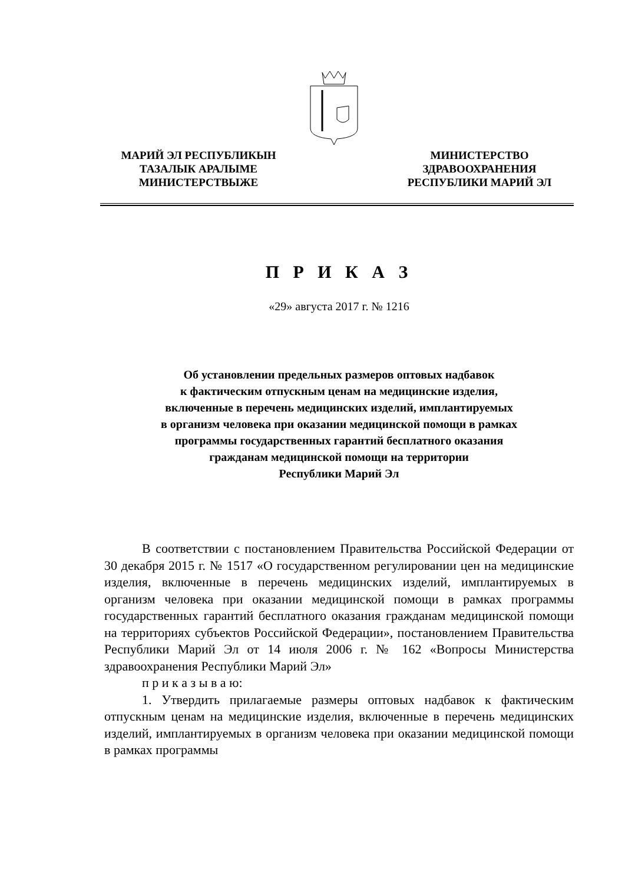МАРИЙ ЭЛ РЕСПУБЛИКЫН
ТАЗАЛЫК АРАЛЫМЕ
МИНИСТЕРСТВЫЖЕ
МИНИСТЕРСТВО
ЗДРАВООХРАНЕНИЯ
РЕСПУБЛИКИ МАРИЙ ЭЛ
П Р И К А З
«29» августа 2017 г. № 1216
Об установлении предельных размеров оптовых надбавок
к фактическим отпускным ценам на медицинские изделия,
включенные в перечень медицинских изделий, имплантируемых
в организм человека при оказании медицинской помощи в рамках
программы государственных гарантий бесплатного оказания
гражданам медицинской помощи на территории
Республики Марий Эл
В соответствии с постановлением Правительства Российской Федерации от 30 декабря 2015 г. № 1517 «О государственном регулировании цен на медицинские изделия, включенные в перечень медицинских изделий, имплантируемых в организм человека при оказании медицинской помощи в рамках программы государственных гарантий бесплатного оказания гражданам медицинской помощи на территориях субъектов Российской Федерации», постановлением Правительства Республики Марий Эл от 14 июля 2006 г. № 162 «Вопросы Министерства здравоохранения Республики Марий Эл»
п р и к а з ы в а ю:
1. Утвердить прилагаемые размеры оптовых надбавок к фактическим отпускным ценам на медицинские изделия, включенные в перечень медицинских изделий, имплантируемых в организм человека при оказании медицинской помощи в рамках программы